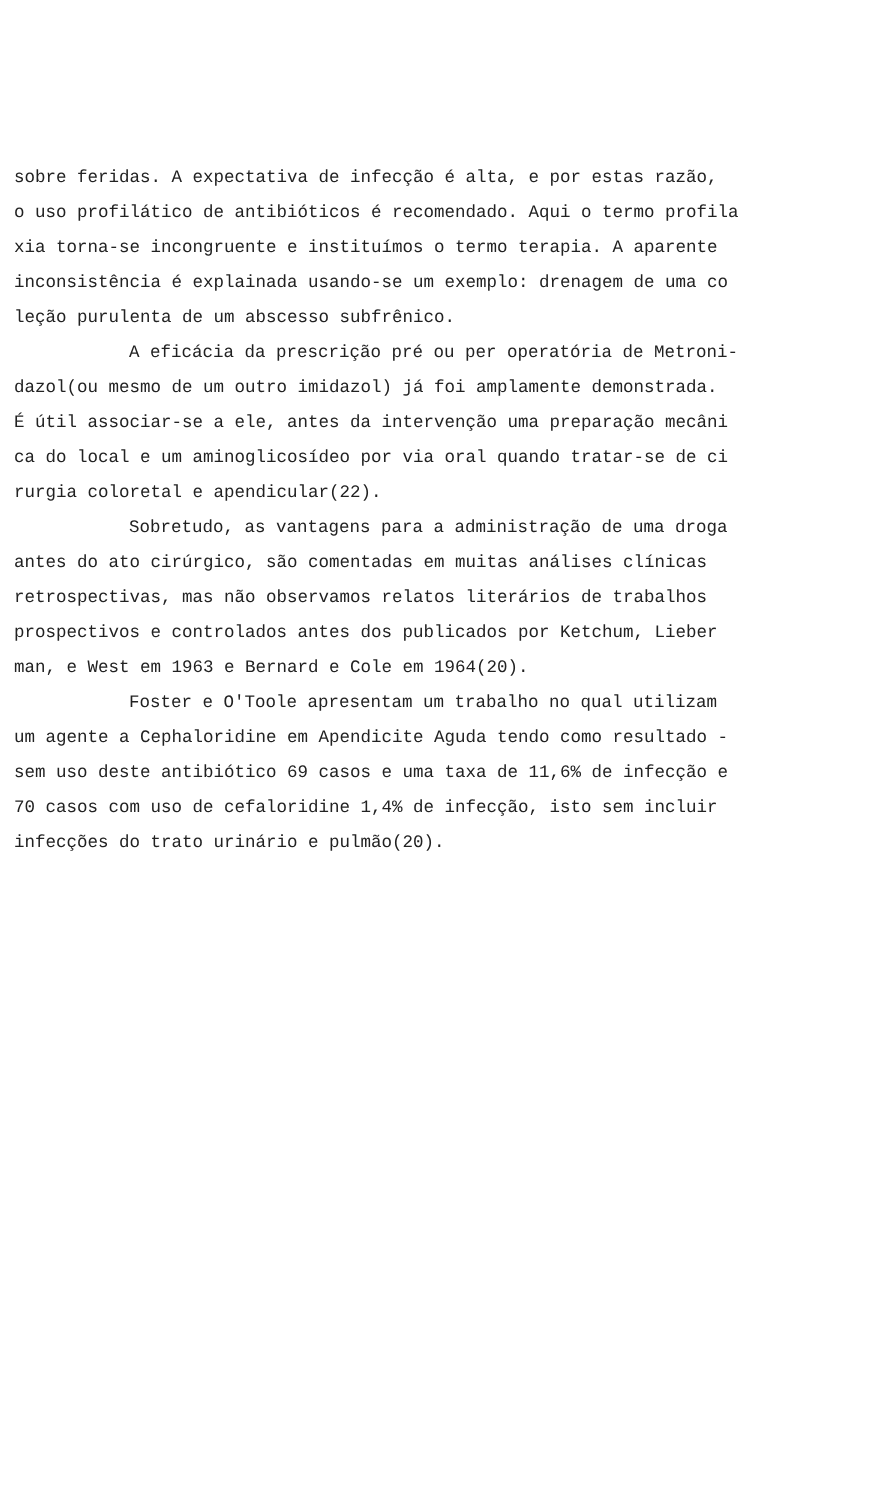sobre feridas. A expectativa de infecção é alta, e por estas razão,
o uso profilático de antibióticos é recomendado. Aqui o termo profila
xia torna-se incongruente e instituímos o termo terapia. A aparente
inconsistência é explainada usando-se um exemplo: drenagem de uma co
leção purulenta de um abscesso subfrênico.
A eficácia da prescrição pré ou per operatória de Metroni-
dazol(ou mesmo de um outro imidazol) já foi amplamente demonstrada.
É útil associar-se a ele, antes da intervenção uma preparação mecâni
ca do local e um aminoglicosídeo por via oral quando tratar-se de ci
rurgia coloretal e apendicular(22).
Sobretudo, as vantagens para a administração de uma droga
antes do ato cirúrgico, são comentadas em muitas análises clínicas
retrospectivas, mas não observamos relatos literários de trabalhos
prospectivos e controlados antes dos publicados por Ketchum, Lieber
man, e West em 1963 e Bernard e Cole em 1964(20).
Foster e O'Toole apresentam um trabalho no qual utilizam
um agente a Cephaloridine em Apendicite Aguda tendo como resultado -
sem uso deste antibiótico 69 casos e uma taxa de 11,6% de infecção e
70 casos com uso de cefaloridine 1,4% de infecção, isto sem incluir
infecções do trato urinário e pulmão(20).